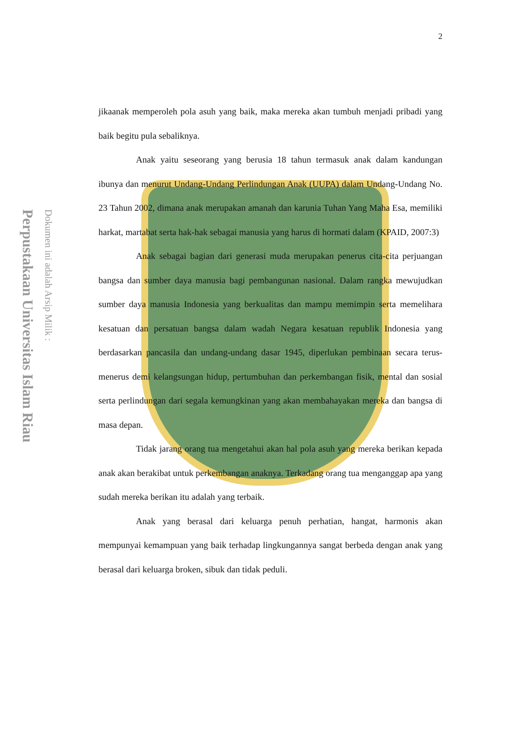2
Perpustakaan Universitas Islam Riau
Dokumen ini adalah Arsip Milik :
jikaanak memperoleh pola asuh yang baik, maka mereka akan tumbuh menjadi pribadi yang baik begitu pula sebaliknya.
Anak yaitu seseorang yang berusia 18 tahun termasuk anak dalam kandungan ibunya dan menurut Undang-Undang Perlindungan Anak (UUPA) dalam Undang-Undang No. 23 Tahun 2002, dimana anak merupakan amanah dan karunia Tuhan Yang Maha Esa, memiliki harkat, martabat serta hak-hak sebagai manusia yang harus di hormati dalam (KPAID, 2007:3)
Anak sebagai bagian dari generasi muda merupakan penerus cita-cita perjuangan bangsa dan sumber daya manusia bagi pembangunan nasional. Dalam rangka mewujudkan sumber daya manusia Indonesia yang berkualitas dan mampu memimpin serta memelihara kesatuan dan persatuan bangsa dalam wadah Negara kesatuan republik Indonesia yang berdasarkan pancasila dan undang-undang dasar 1945, diperlukan pembinaan secara terus-menerus demi kelangsungan hidup, pertumbuhan dan perkembangan fisik, mental dan sosial serta perlindungan dari segala kemungkinan yang akan membahayakan mereka dan bangsa di masa depan.
Tidak jarang orang tua mengetahui akan hal pola asuh yang mereka berikan kepada anak akan berakibat untuk perkembangan anaknya. Terkadang orang tua menganggap apa yang sudah mereka berikan itu adalah yang terbaik.
Anak yang berasal dari keluarga penuh perhatian, hangat, harmonis akan mempunyai kemampuan yang baik terhadap lingkungannya sangat berbeda dengan anak yang berasal dari keluarga broken, sibuk dan tidak peduli.